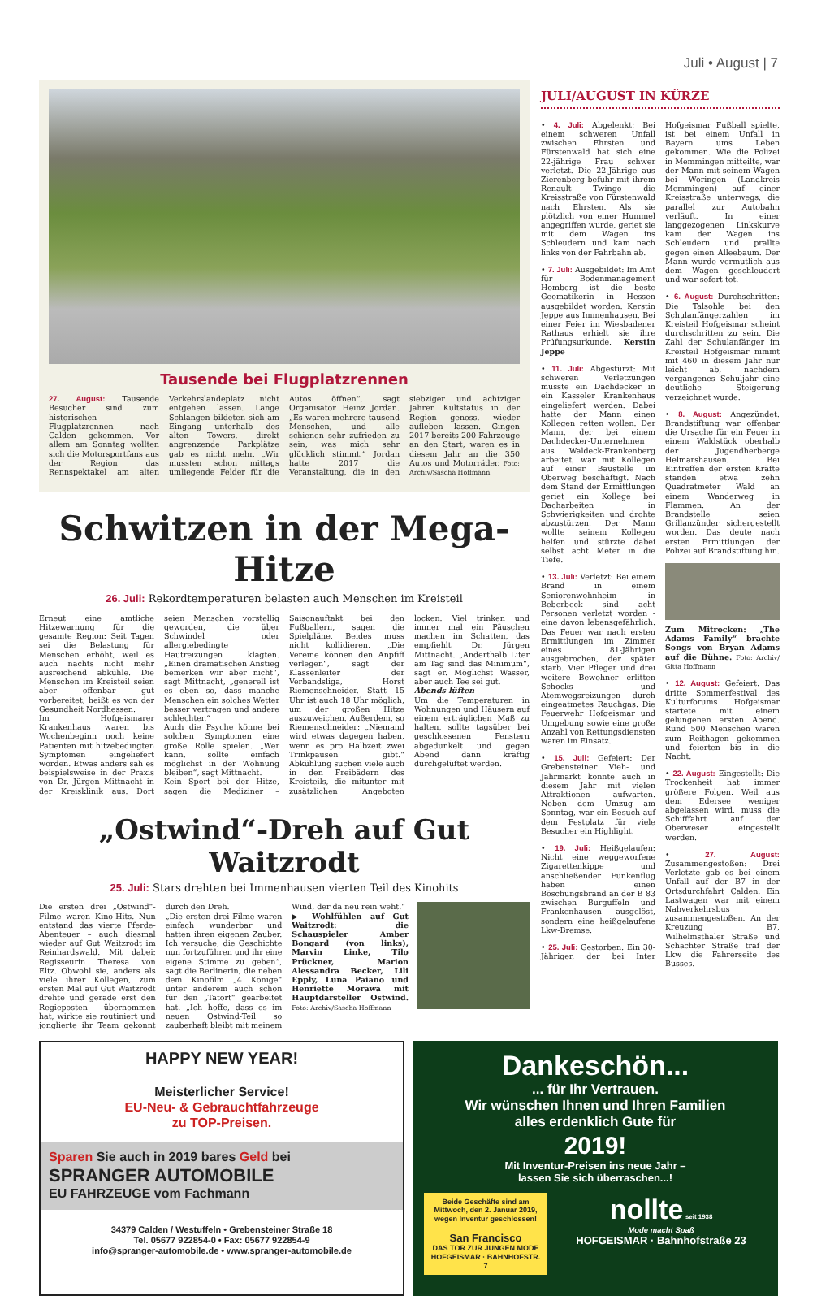Juli • August | 7
Tausende bei Flugplatzrennen
27. August: Tausende Besucher sind zum historischen Flugplatzrennen nach Calden gekommen. Vor allem am Sonntag wollten sich die Motorsportfans aus der Region das Rennspektakel am alten Verkehrslandeplatz nicht entgehen lassen. Lange Schlangen bildeten sich am Eingang unterhalb des alten Towers, direkt angrenzende Parkplätze gab es nicht mehr. „Wir mussten schon mittags umliegende Felder für die Autos öffnen“, sagt Organisator Heinz Jordan. „Es waren mehrere tausend Menschen, und alle schienen sehr zufrieden zu sein, was mich sehr glücklich stimmt.“ Jordan hatte 2017 die Veranstaltung, die in den siebziger und achtziger Jahren Kultstatus in der Region genoss, wieder aufleben lassen. Gingen 2017 bereits 200 Fahrzeuge an den Start, waren es in diesem Jahr an die 350 Autos und Motorräder. Foto: Archiv/Sascha Hoffmann
Schwitzen in der Mega-Hitze
26. Juli: Rekordtemperaturen belasten auch Menschen im Kreisteil
Erneut eine amtliche Hitzewarnung für die gesamte Region: Seit Tagen sei die Belastung für Menschen erhöht, weil es auch nachts nicht mehr ausreichend abkühle. Die Menschen im Kreisteil seien aber offenbar gut vorbereitet, heißt es von der Gesundheit Nordhessen.
Im Hofgeismarer Krankenhaus waren bis Wochenbeginn noch keine Patienten mit hitzebedingten Symptomen eingeliefert worden. Etwas anders sah es beispielsweise in der Praxis von Dr. Jürgen Mittnacht in der Kreisklinik aus. Dort seien Menschen vorstellig geworden, die über Schwindel oder allergiebedingte Hautreizungen klagten. „Einen dramatischen Anstieg bemerken wir aber nicht“, sagt Mittnacht, „generell ist es eben so, dass manche Menschen ein solches Wetter besser vertragen und andere schlechter.“
Auch die Psyche könne bei solchen Symptomen eine große Rolle spielen. „Wer kann, sollte einfach möglichst in der Wohnung bleiben“, sagt Mittnacht.
Kein Sport bei der Hitze, sagen die Mediziner – Saisonauftakt bei den Fußballern, sagen die Spielpläne. Beides muss nicht kollidieren. „Die Vereine können den Anpfiff verlegen“, sagt der Klassenleiter der Verbandsliga, Horst Riemenschneider. Statt 15 Uhr ist auch 18 Uhr möglich, um der großen Hitze auszuweichen. Außerdem, so Riemenschneider: „Niemand wird etwas dagegen haben, wenn es pro Halbzeit zwei Trinkpausen gibt.“ Abkühlung suchen viele auch in den Freibädern des Kreisteils, die mitunter mit zusätzlichen Angeboten locken. Viel trinken und immer mal ein Päuschen machen im Schatten, das empfiehlt Dr. Jürgen Mittnacht. „Anderthalb Liter am Tag sind das Minimum“, sagt er. Möglichst Wasser, aber auch Tee sei gut.
Abends lüften
Um die Temperaturen in Wohnungen und Häusern auf einem erträglichen Maß zu halten, sollte tagsüber bei geschlossenen Fenstern abgedunkelt und gegen Abend dann kräftig durchgelüftet werden.
„Ostwind“-Dreh auf Gut Waitzrodt
25. Juli: Stars drehten bei Immenhausen vierten Teil des Kinohits
Die ersten drei „Ostwind“-Filme waren Kino-Hits. Nun entstand das vierte Pferde-Abenteuer – auch diesmal wieder auf Gut Waitzrodt im Reinhardswald. Mit dabei: Regisseurin Theresa von Eltz. Obwohl sie, anders als viele ihrer Kollegen, zum ersten Mal auf Gut Waitzrodt drehte und gerade erst den Regieposten übernommen hat, wirkte sie routiniert und jonglierte ihr Team gekonnt durch den Dreh.
„Die ersten drei Filme waren einfach wunderbar und hatten ihren eigenen Zauber. Ich versuche, die Geschichte nun fortzuführen und ihr eine eigene Stimme zu geben“, sagt die Berlinerin, die neben dem Kinofilm „4 Könige“ unter anderem auch schon für den „Tatort“ gearbeitet hat. „Ich hoffe, dass es im neuen Ostwind-Teil so zauberhaft bleibt mit meinem Wind, der da neu rein weht.“
▶ Wohlfühlen auf Gut Waitzrodt: die Schauspieler Amber Bongard (von links), Marvin Linke, Tilo Prückner, Marion Alessandra Becker, Lili Epply, Luna Paiano und Henriette Morawa mit Hauptdarsteller Ostwind. Foto: Archiv/Sascha Hoffmann
JULI/AUGUST IN KÜRZE
• 4. Juli: Abgelenkt: Bei einem schweren Unfall zwischen Ehrsten und Fürstenwald hat sich eine 22-jährige Frau schwer verletzt. Die 22-Jährige aus Zierenberg befuhr mit ihrem Renault Twingo die Kreisstraße von Fürstenwald nach Ehrsten. Als sie plötzlich von einer Hummel angegriffen wurde, geriet sie mit dem Wagen ins Schleudern und kam nach links von der Fahrbahn ab.
• 7. Juli: Ausgebildet: Im Amt für Bodenmanagement Homberg ist die beste Geomatikerin in Hessen ausgebildet worden: Kerstin Jeppe aus Immenhausen. Bei einer Feier im Wiesbadener Rathaus erhielt sie ihre Prüfungsurkunde. Kerstin Jeppe
• 11. Juli: Abgestürzt: Mit schweren Verletzungen musste ein Dachdecker in ein Kasseler Krankenhaus eingeliefert werden. Dabei hatte der Mann einen Kollegen retten wollen. Der Mann, der bei einem Dachdecker-Unternehmen aus Waldeck-Frankenberg arbeitet, war mit Kollegen auf einer Baustelle im Oberweg beschäftigt. Nach dem Stand der Ermittlungen geriet ein Kollege bei Dacharbeiten in Schwierigkeiten und drohte abzustürzen. Der Mann wollte seinem Kollegen helfen und stürzte dabei selbst acht Meter in die Tiefe.
• 13. Juli: Verletzt: Bei einem Brand in einem Seniorenwohnheim in Beberbeck sind acht Personen verletzt worden - eine davon lebensgefährlich. Das Feuer war nach ersten Ermittlungen im Zimmer eines 81-Jährigen ausgebrochen, der später starb. Vier Pfleger und drei weitere Bewohner erlitten Schocks und Atemwegsreizungen durch eingeatmetes Rauchgas. Die Feuerwehr Hofgeismar und Umgebung sowie eine große Anzahl von Rettungsdiensten waren im Einsatz.
• 15. Juli: Gefeiert: Der Grebensteiner Vieh- und Jahrmarkt konnte auch in diesem Jahr mit vielen Attraktionen aufwarten. Neben dem Umzug am Sonntag, war ein Besuch auf dem Festplatz für viele Besucher ein Highlight.
• 19. Juli: Heißgelaufen: Nicht eine weggeworfene Zigarettenkippe und anschließender Funkenflug haben einen Böschungsbrand an der B 83 zwischen Burguffeln und Frankenhausen ausgelöst, sondern eine heißgelaufene Lkw-Bremse.
• 25. Juli: Gestorben: Ein 30-Jähriger, der bei Inter Hofgeismar Fußball spielte, ist bei einem Unfall in Bayern ums Leben gekommen. Wie die Polizei in Memmingen mitteilte, war der Mann mit seinem Wagen bei Woringen (Landkreis Memmingen) auf einer Kreisstraße unterwegs, die parallel zur Autobahn verläuft. In einer langgezogenen Linkskurve kam der Wagen ins Schleudern und prallte gegen einen Alleebaum. Der Mann wurde vermutlich aus dem Wagen geschleudert und war sofort tot.
• 6. August: Durchschritten: Die Talsohle bei den Schulanfängerzahlen im Kreisteil Hofgeismar scheint durchschritten zu sein. Die Zahl der Schulanfänger im Kreisteil Hofgeismar nimmt mit 460 in diesem Jahr nur leicht ab, nachdem vergangenes Schuljahr eine deutliche Steigerung verzeichnet wurde.
• 8. August: Angezündet: Brandstiftung war offenbar die Ursache für ein Feuer in einem Waldstück oberhalb der Jugendherberge Helmarshausen. Bei Eintreffen der ersten Kräfte standen etwa zehn Quadratmeter Wald an einem Wanderweg in Flammen. An der Brandstelle seien Grillanzünder sichergestellt worden. Das deute nach ersten Ermittlungen der Polizei auf Brandstiftung hin.
Zum Mitrocken: „The Adams Family“ brachte Songs von Bryan Adams auf die Bühne. Foto: Archiv/ Gitta Hoffmann
• 12. August: Gefeiert: Das dritte Sommerfestival des Kulturforums Hofgeismar startete mit einem gelungenen ersten Abend. Rund 500 Menschen waren zum Reithagen gekommen und feierten bis in die Nacht.
• 22. August: Eingestellt: Die Trockenheit hat immer größere Folgen. Weil aus dem Edersee weniger abgelassen wird, muss die Schifffahrt auf der Oberweser eingestellt werden.
• 27. August: Zusammengestoßen: Drei Verletzte gab es bei einem Unfall auf der B7 in der Ortsdurchfahrt Calden. Ein Lastwagen war mit einem Nahverkehrsbus zusammengestoßen. An der Kreuzung B7, Wilhelmsthaler Straße und Schachter Straße traf der Lkw die Fahrerseite des Busses.
HAPPY NEW YEAR!
Meisterlicher Service!
EU-Neu- & Gebrauchtfahrzeuge
zu TOP-Preisen.
Sparen Sie auch in 2019 bares Geld bei
SPRANGER AUTOMOBILE
EU FAHRZEUGE vom Fachmann
34379 Calden / Westuffeln • Grebensteiner Straße 18
Tel. 05677 922854-0 • Fax: 05677 922854-9
info@spranger-automobile.de • www.spranger-automobile.de
Dankeschön...
... für Ihr Vertrauen.
Wir wünschen Ihnen und Ihren Familien
alles erdenklich Gute für
2019!
Mit Inventur-Preisen ins neue Jahr –
lassen Sie sich überraschen...!
Beide Geschäfte sind am Mittwoch, den 2. Januar 2019, wegen Inventur geschlossen!
San Francisco
DAS TOR ZUR JUNGEN MODE
HOFGEISMAR · BAHNHOFSTR. 7
nollte seit 1938
Mode macht Spaß
HOFGEISMAR · Bahnhofstraße 23